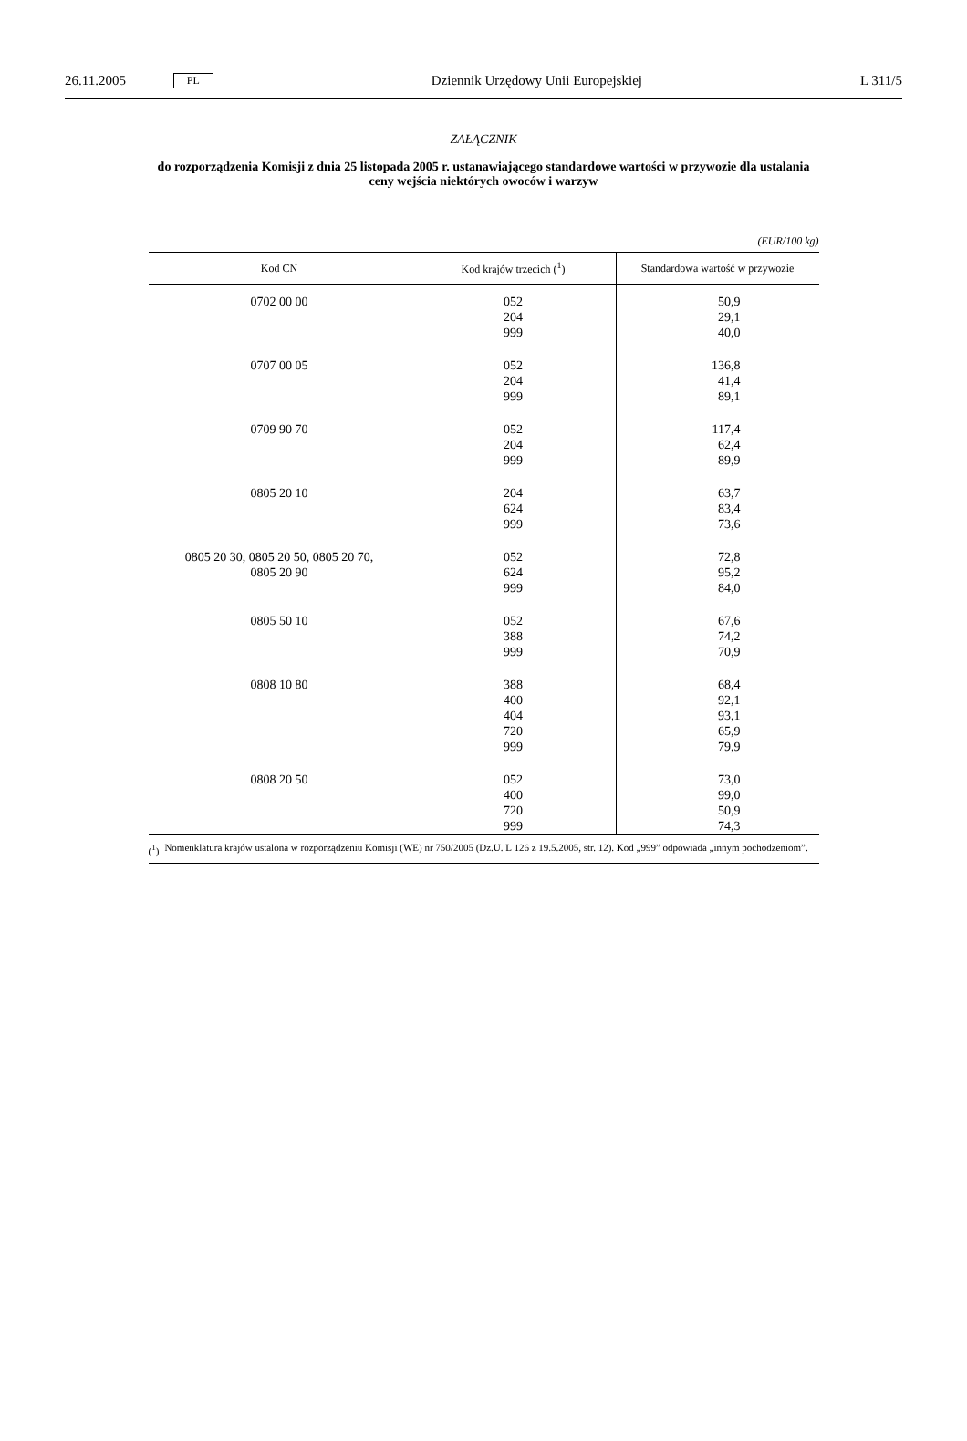26.11.2005 PL Dziennik Urzędowy Unii Europejskiej L 311/5
ZAŁĄCZNIK
do rozporządzenia Komisji z dnia 25 listopada 2005 r. ustanawiającego standardowe wartości w przywozie dla ustalania ceny wejścia niektórych owoców i warzyw
(EUR/100 kg)
| Kod CN | Kod krajów trzecich (<sup>1</sup>) | Standardowa wartość w przywozie |
| --- | --- | --- |
| 0702 00 00 | 052 204 999 | 50,9 29,1 40,0 |
| 0707 00 05 | 052 204 999 | 136,8 41,4 89,1 |
| 0709 90 70 | 052 204 999 | 117,4 62,4 89,9 |
| 0805 20 10 | 204 624 999 | 63,7 83,4 73,6 |
| 0805 20 30, 0805 20 50, 0805 20 70, 0805 20 90 | 052 624 999 | 72,8 95,2 84,0 |
| 0805 50 10 | 052 388 999 | 67,6 74,2 70,9 |
| 0808 10 80 | 388 400 404 720 999 | 68,4 92,1 93,1 65,9 79,9 |
| 0808 20 50 | 052 400 720 999 | 73,0 99,0 50,9 74,3 |
(<sup>1</sup>) Nomenklatura krajów ustalona w rozporządzeniu Komisji (WE) nr 750/2005 (Dz.U. L 126 z 19.5.2005, str. 12). Kod „999” odpowiada „innym pochodzeniom”.